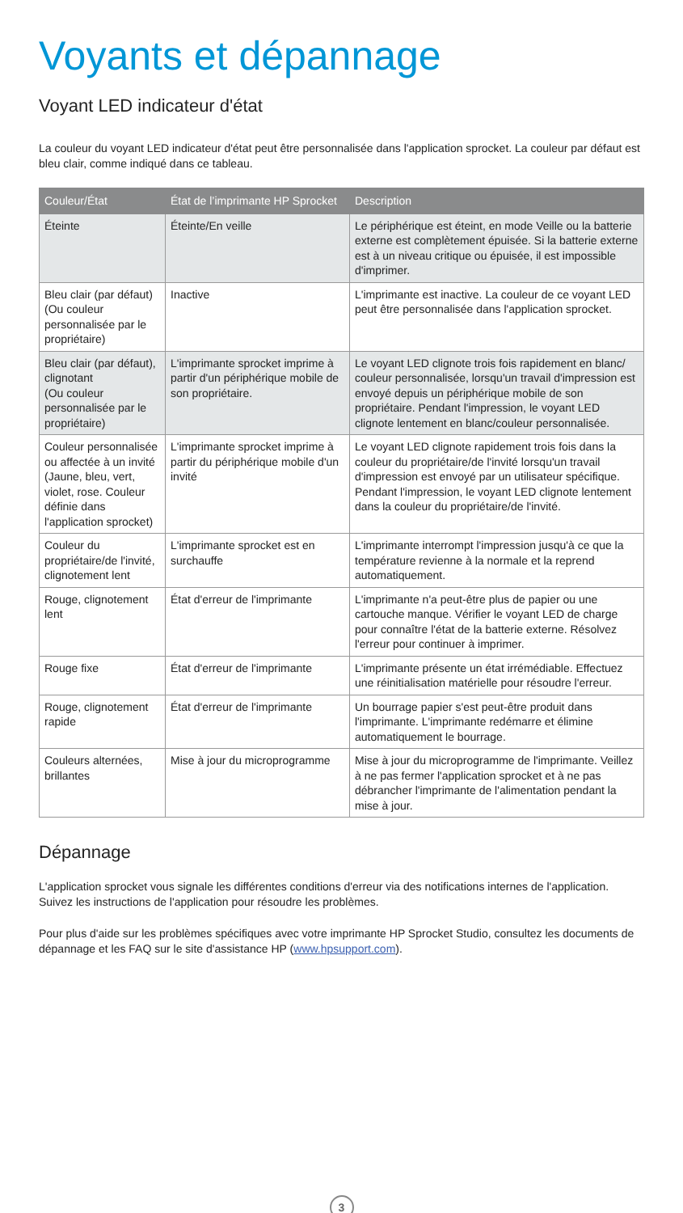Voyants et dépannage
Voyant LED indicateur d'état
La couleur du voyant LED indicateur d'état peut être personnalisée dans l'application sprocket. La couleur par défaut est bleu clair, comme indiqué dans ce tableau.
| Couleur/État | État de l’imprimante HP Sprocket | Description |
| --- | --- | --- |
| Éteinte | Éteinte/En veille | Le périphérique est éteint, en mode Veille ou la batterie externe est complètement épuisée. Si la batterie externe est à un niveau critique ou épuisée, il est impossible d'imprimer. |
| Bleu clair (par défaut) (Ou couleur personnalisée par le propriétaire) | Inactive | L'imprimante est inactive. La couleur de ce voyant LED peut être personnalisée dans l'application sprocket. |
| Bleu clair (par défaut), clignotant (Ou couleur personnalisée par le propriétaire) | L'imprimante sprocket imprime à partir d'un périphérique mobile de son propriétaire. | Le voyant LED clignote trois fois rapidement en blanc/ couleur personnalisée, lorsqu'un travail d'impression est envoyé depuis un périphérique mobile de son propriétaire. Pendant l'impression, le voyant LED clignote lentement en blanc/couleur personnalisée. |
| Couleur personnalisée ou affectée à un invité (Jaune, bleu, vert, violet, rose. Couleur définie dans l'application sprocket) | L'imprimante sprocket imprime à partir du périphérique mobile d'un invité | Le voyant LED clignote rapidement trois fois dans la couleur du propriétaire/de l'invité lorsqu'un travail d'impression est envoyé par un utilisateur spécifique. Pendant l'impression, le voyant LED clignote lentement dans la couleur du propriétaire/de l'invité. |
| Couleur du propriétaire/de l'invité, clignotement lent | L'imprimante sprocket est en surchauffe | L'imprimante interrompt l'impression jusqu'à ce que la température revienne à la normale et la reprend automatiquement. |
| Rouge, clignotement lent | État d'erreur de l'imprimante | L'imprimante n'a peut-être plus de papier ou une cartouche manque. Vérifier le voyant LED de charge pour connaître l'état de la batterie externe. Résolvez l'erreur pour continuer à imprimer. |
| Rouge fixe | État d'erreur de l'imprimante | L'imprimante présente un état irrémédiable. Effectuez une réinitialisation matérielle pour résoudre l'erreur. |
| Rouge, clignotement rapide | État d'erreur de l'imprimante | Un bourrage papier s'est peut-être produit dans l'imprimante. L'imprimante redémarre et élimine automatiquement le bourrage. |
| Couleurs alternées, brillantes | Mise à jour du microprogramme | Mise à jour du microprogramme de l'imprimante. Veillez à ne pas fermer l'application sprocket et à ne pas débrancher l'imprimante de l'alimentation pendant la mise à jour. |
Dépannage
L'application sprocket vous signale les différentes conditions d'erreur via des notifications internes de l'application. Suivez les instructions de l'application pour résoudre les problèmes.
Pour plus d'aide sur les problèmes spécifiques avec votre imprimante HP Sprocket Studio, consultez les documents de dépannage et les FAQ sur le site d'assistance HP (www.hpsupport.com).
3